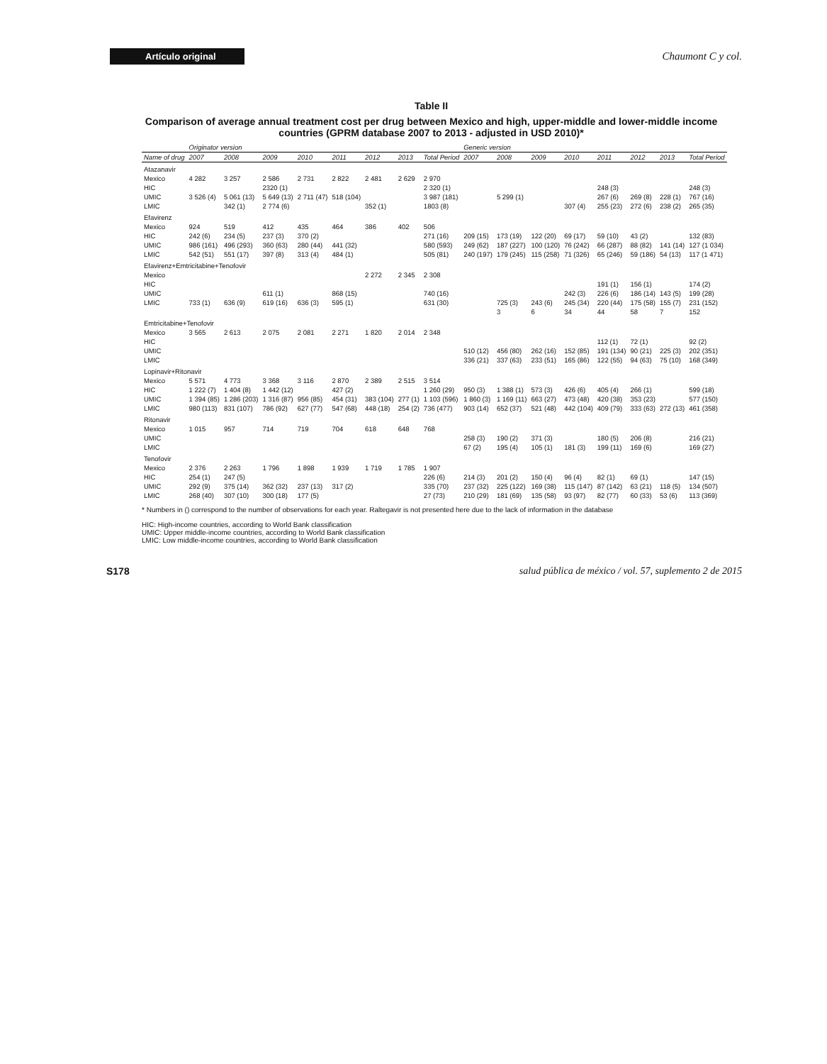Artículo original
Chaumont C y col.
Table II
Comparison of average annual treatment cost per drug between Mexico and high, upper-middle and lower-middle income countries (GPRM database 2007 to 2013 - adjusted in USD 2010)*
| | Originator version | | | | | | | | Generic version | | | | | | | |
| --- | --- | --- | --- | --- | --- | --- | --- | --- | --- | --- | --- | --- | --- | --- | --- | --- |
| Name of drug | 2007 | 2008 | 2009 | 2010 | 2011 | 2012 | 2013 | Total Period | 2007 | 2008 | 2009 | 2010 | 2011 | 2012 | 2013 | Total Period |
| Atazanavir | | | | | | | | | | | | | | | | |
| Mexico | 4 282 | 3 257 | 2 586 | 2 731 | 2 822 | 2 481 | 2 629 | 2 970 | | | | | | | | |
| HIC | | | 2320 (1) | | | | | 2 320 (1) | | | | | 248 (3) | | | 248 (3) |
| UMIC | 3 526 (4) | 5 061 (13) | 5 649 (13) | 2 711 (47) | 518 (104) | | | 3 987 (181) | | 5 299 (1) | | | 267 (6) | 269 (8) | 228 (1) | 767 (16) |
| LMIC | | 342 (1) | 2 774 (6) | | | 352 (1) | | 1803 (8) | | | | 307 (4) | 255 (23) | 272 (6) | 238 (2) | 265 (35) |
| Efavirenz | | | | | | | | | | | | | | | | |
| Mexico | 924 | 519 | 412 | 435 | 464 | 386 | 402 | 506 | | | | | | | | |
| HIC | 242 (6) | 234 (5) | 237 (3) | 370 (2) | | | | 271 (16) | 209 (15) | 173 (19) | 122 (20) | 69 (17) | 59 (10) | 43 (2) | | 132 (83) |
| UMIC | 986 (161) | 496 (293) | 360 (63) | 280 (44) | 441 (32) | | | 580 (593) | 249 (62) | 187 (227) | 100 (120) | 76 (242) | 66 (287) | 88 (82) | 141 (14) | 127 (1 034) |
| LMIC | 542 (51) | 551 (17) | 397 (8) | 313 (4) | 484 (1) | | | 505 (81) | 240 (197) | 179 (245) | 115 (258) | 71 (326) | 65 (246) | 59 (186) | 54 (13) | 117 (1 471) |
| Efavirenz+Emtricitabine+Tenofovir | | | | | | | | | | | | | | | | |
| Mexico | | | | | | 2 272 | 2 345 | 2 308 | | | | | | | | |
| HIC | | | | | | | | | | | | | 191 (1) | 156 (1) | | 174 (2) |
| UMIC | | | 611 (1) | | 868 (15) | | | 740 (16) | | | | 242 (3) | 226 (6) | 186 (14) | 143 (5) | 199 (28) |
| LMIC | 733 (1) | 636 (9) | 619 (16) | 636 (3) | 595 (1) | | | 631 (30) | | 725 (3) | 243 (6) | 245 (34) | 220 (44) | 175 (58) | 155 (7) | 231 (152) |
| | | | | | | | | | | 3 | 6 | 34 | 44 | 58 | 7 | 152 |
| Emtricitabine+Tenofovir | | | | | | | | | | | | | | | | |
| Mexico | 3 565 | 2 613 | 2 075 | 2 081 | 2 271 | 1 820 | 2 014 | 2 348 | | | | | | | | |
| HIC | | | | | | | | | | | | | 112 (1) | 72 (1) | | 92 (2) |
| UMIC | | | | | | | | | 510 (12) | 456 (80) | 262 (16) | 152 (85) | 191 (134) | 90 (21) | 225 (3) | 202 (351) |
| LMIC | | | | | | | | | 336 (21) | 337 (63) | 233 (51) | 165 (86) | 122 (55) | 94 (63) | 75 (10) | 168 (349) |
| Lopinavir+Ritonavir | | | | | | | | | | | | | | | | |
| Mexico | 5 571 | 4 773 | 3 368 | 3 116 | 2 870 | 2 389 | 2 515 | 3 514 | | | | | | | | |
| HIC | 1 222 (7) | 1 404 (8) | 1 442 (12) | | 427 (2) | | | 1 260 (29) | 950 (3) | 1 388 (1) | 573 (3) | 426 (6) | 405 (4) | 266 (1) | | 599 (18) |
| UMIC | 1 394 (85) | 1 286 (203) | 1 316 (87) | 956 (85) | 454 (31) | 383 (104) | 277 (1) | 1 103 (596) | 1 860 (3) | 1 169 (11) | 663 (27) | 473 (48) | 420 (38) | 353 (23) | | 577 (150) |
| LMIC | 980 (113) | 831 (107) | 786 (92) | 627 (77) | 547 (68) | 448 (18) | 254 (2) | 736 (477) | 903 (14) | 652 (37) | 521 (48) | 442 (104) | 409 (79) | 333 (63) | 272 (13) | 461 (358) |
| Ritonavir | | | | | | | | | | | | | | | | |
| Mexico | 1 015 | 957 | 714 | 719 | 704 | 618 | 648 | 768 | | | | | | | | |
| UMIC | | | | | | | | | 258 (3) | 190 (2) | 371 (3) | | 180 (5) | 206 (8) | | 216 (21) |
| LMIC | | | | | | | | | 67 (2) | 195 (4) | 105 (1) | 181 (3) | 199 (11) | 169 (6) | | 169 (27) |
| Tenofovir | | | | | | | | | | | | | | | | |
| Mexico | 2 376 | 2 263 | 1 796 | 1 898 | 1 939 | 1 719 | 1 785 | 1 907 | | | | | | | | |
| HIC | 254 (1) | 247 (5) | | | | | | 226 (6) | 214 (3) | 201 (2) | 150 (4) | 96 (4) | 82 (1) | 69 (1) | | 147 (15) |
| UMIC | 292 (9) | 375 (14) | 362 (32) | 237 (13) | 317 (2) | | | 335 (70) | 237 (32) | 225 (122) | 169 (38) | 115 (147) | 87 (142) | 63 (21) | 118 (5) | 134 (507) |
| LMIC | 268 (40) | 307 (10) | 300 (18) | 177 (5) | | | | 27 (73) | 210 (29) | 181 (69) | 135 (58) | 93 (97) | 82 (77) | 60 (33) | 53 (6) | 113 (369) |
* Numbers in () correspond to the number of observations for each year. Raltegavir is not presented here due to the lack of information in the database
HIC: High-income countries, according to World Bank classification
UMIC: Upper middle-income countries, according to World Bank classification
LMIC: Low middle-income countries, according to World Bank classification
S178 salud pública de méxico / vol. 57, suplemento 2 de 2015